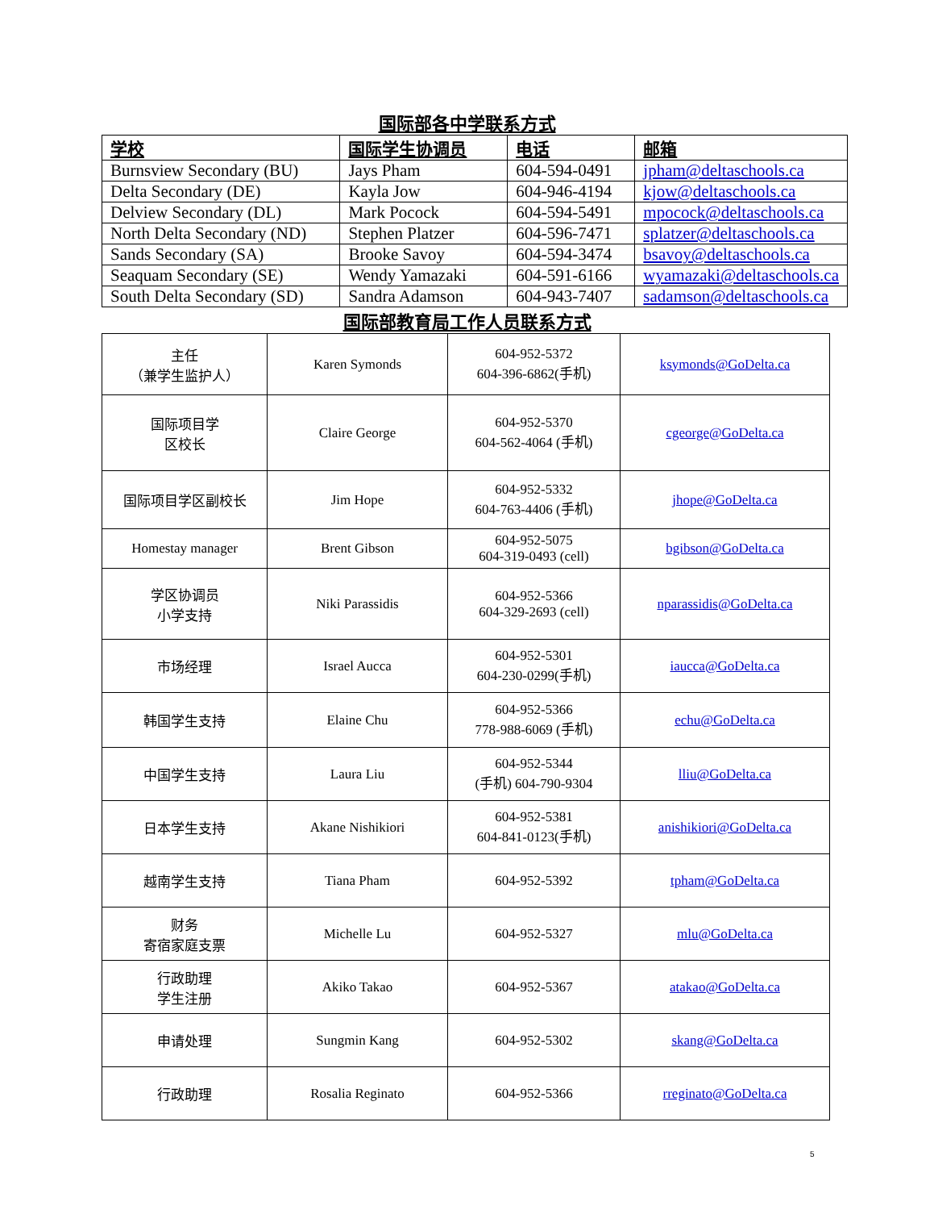国际部各中学联系方式
| 学校 | 国际学生协调员 | 电话 | 邮箱 |
| --- | --- | --- | --- |
| Burnsview Secondary (BU) | Jays Pham | 604-594-0491 | jpham@deltaschools.ca |
| Delta Secondary (DE) | Kayla Jow | 604-946-4194 | kjow@deltaschools.ca |
| Delview Secondary (DL) | Mark Pocock | 604-594-5491 | mpocock@deltaschools.ca |
| North Delta Secondary (ND) | Stephen Platzer | 604-596-7471 | splatzer@deltaschools.ca |
| Sands Secondary (SA) | Brooke Savoy | 604-594-3474 | bsavoy@deltaschools.ca |
| Seaquam Secondary (SE) | Wendy Yamazaki | 604-591-6166 | wyamazaki@deltaschools.ca |
| South Delta Secondary (SD) | Sandra Adamson | 604-943-7407 | sadamson@deltaschools.ca |
国际部教育局工作人员联系方式
| 主任 （兼学生监护人） | Karen Symonds | 604-952-5372 604-396-6862(手机) | ksymonds@GoDelta.ca |
| 国际项目学 区校长 | Claire George | 604-952-5370 604-562-4064 (手机) | cgeorge@GoDelta.ca |
| 国际项目学区副校长 | Jim Hope | 604-952-5332 604-763-4406 (手机) | jhope@GoDelta.ca |
| Homestay manager | Brent Gibson | 604-952-5075 604-319-0493 (cell) | bgibson@GoDelta.ca |
| 学区协调员 小学支持 | Niki Parassidis | 604-952-5366 604-329-2693 (cell) | nparassidis@GoDelta.ca |
| 市场经理 | Israel Aucca | 604-952-5301 604-230-0299(手机) | iaucca@GoDelta.ca |
| 韩国学生支持 | Elaine Chu | 604-952-5366 778-988-6069 (手机) | echu@GoDelta.ca |
| 中国学生支持 | Laura Liu | 604-952-5344 (手机) 604-790-9304 | lliu@GoDelta.ca |
| 日本学生支持 | Akane Nishikiori | 604-952-5381 604-841-0123(手机) | anishikiori@GoDelta.ca |
| 越南学生支持 | Tiana Pham | 604-952-5392 | tpham@GoDelta.ca |
| 财务 寄宿家庭支票 | Michelle Lu | 604-952-5327 | mlu@GoDelta.ca |
| 行政助理 学生注册 | Akiko Takao | 604-952-5367 | atakao@GoDelta.ca |
| 申请处理 | Sungmin Kang | 604-952-5302 | skang@GoDelta.ca |
| 行政助理 | Rosalia Reginato | 604-952-5366 | rreginato@GoDelta.ca |
5